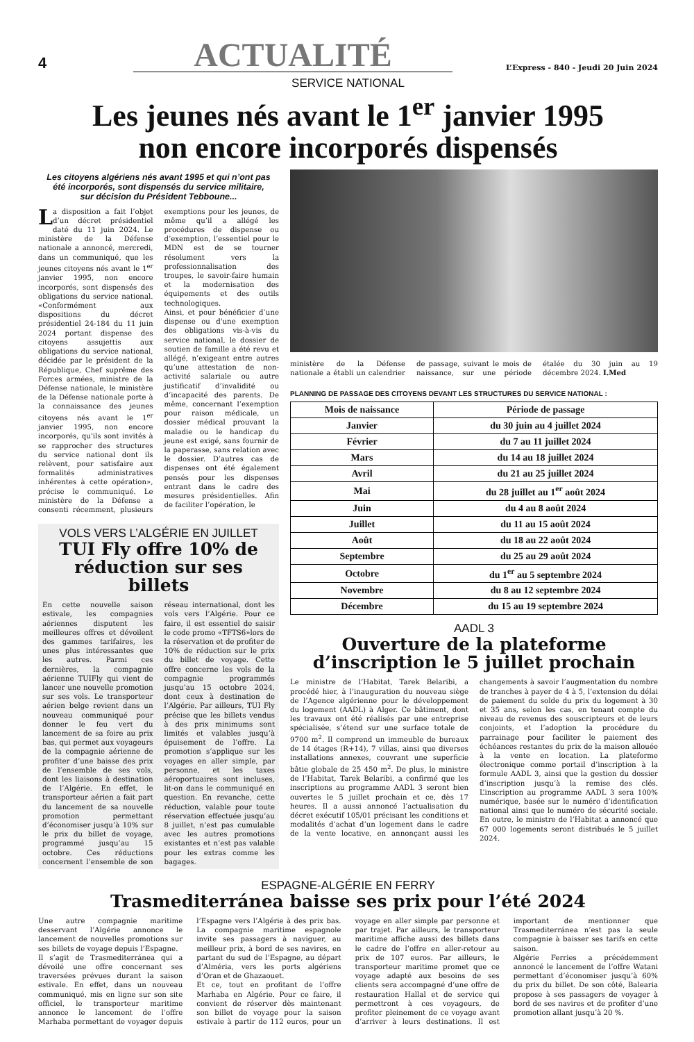4 ACTUALITÉ L’Express - 840 - Jeudi 20 Juin 2024
SERVICE NATIONAL
Les jeunes nés avant le 1<sup>er</sup> janvier 1995
non encore incorporés dispensés
Les citoyens algériens nés avant 1995 et qui n’ont pas été incorporés, sont dispensés du service militaire, sur décision du Président Tebboune...
La disposition a fait l’objet d’un décret présidentiel daté du 11 juin 2024. Le ministère de la Défense nationale a annoncé, mercredi, dans un communiqué, que les jeunes citoyens nés avant le 1<sup>er</sup> janvier 1995, non encore incorporés, sont dispensés des obligations du service national. «Conformément aux dispositions du décret présidentiel 24-184 du 11 juin 2024 portant dispense des citoyens assujettis aux obligations du service national, décidée par le président de la République, Chef suprême des Forces armées, ministre de la Défense nationale, le ministère de la Défense nationale porte à la connaissance des jeunes citoyens nés avant le 1<sup>er</sup> janvier 1995, non encore incorporés, qu'ils sont invités à se rapprocher des structures du service national dont ils relèvent, pour satisfaire aux formalités administratives inhérentes à cette opération», précise le communiqué. Le ministère de la Défense a consenti récemment, plusieurs exemptions pour les jeunes, de même qu’il a allégé les procédures de dispense ou d’exemption, l’essentiel pour le MDN est de se tourner résolument vers la professionnalisation des troupes, le savoir-faire humain et la modernisation des équipements et des outils technologiques.
Ainsi, et pour bénéficier d’une dispense ou d'une exemption des obligations vis-à-vis du service national, le dossier de soutien de famille a été revu et allégé, n’exigeant entre autres qu’une attestation de non-activité salariale ou autre justificatif d’invalidité ou d’incapacité des parents. De même, concernant l’exemption pour raison médicale, un dossier médical prouvant la maladie ou le handicap du jeune est exigé, sans fournir de la paperasse, sans relation avec le dossier. D’autres cas de dispenses ont été également pensés pour les dispenses entrant dans le cadre des mesures présidentielles. Afin de faciliter l’opération, le
VOLS VERS L’ALGÉRIE EN JUILLET
TUI Fly offre 10% de réduction sur ses billets
En cette nouvelle saison estivale, les compagnies aériennes disputent les meilleures offres et dévoilent des gammes tarifaires, les unes plus intéressantes que les autres. Parmi ces dernières, la compagnie aérienne TUIFly qui vient de lancer une nouvelle promotion sur ses vols. Le transporteur aérien belge revient dans un nouveau communiqué pour donner le feu vert du lancement de sa foire au prix bas, qui permet aux voyageurs de la compagnie aérienne de profiter d’une baisse des prix de l’ensemble de ses vols, dont les liaisons à destination de l’Algérie. En effet, le transporteur aérien a fait part du lancement de sa nouvelle promotion permettant d’économiser jusqu’à 10% sur le prix du billet de voyage, programmé jusqu’au 15 octobre. Ces réductions concernent l’ensemble de son réseau international, dont les vols vers l’Algérie. Pour ce faire, il est essentiel de saisir le code promo «TFTS6»lors de la réservation et de profiter de 10% de réduction sur le prix du billet de voyage. Cette offre concerne les vols de la compagnie programmés jusqu’au 15 octobre 2024, dont ceux à destination de l’Algérie. Par ailleurs, TUI Fly précise que les billets vendus à des prix minimums sont limités et valables jusqu’à épuisement de l’offre. La promotion s’applique sur les voyages en aller simple, par personne, et les taxes aéroportuaires sont incluses, lit-on dans le communiqué en question. En revanche, cette réduction, valable pour toute réservation effectuée jusqu’au 8 juillet, n’est pas cumulable avec les autres promotions existantes et n’est pas valable pour les extras comme les bagages.
ministère de la Défense nationale a établi un calendrier de passage, suivant le mois de naissance, sur une période étalée du 30 juin au 19 décembre 2024. I.Med
PLANNING DE PASSAGE DES CITOYENS DEVANT LES STRUCTURES DU SERVICE NATIONAL :
| Mois de naissance | Période de passage |
| --- | --- |
| Janvier | du 30 juin au 4 juillet 2024 |
| Février | du 7 au 11 juillet 2024 |
| Mars | du 14 au 18 juillet 2024 |
| Avril | du 21 au 25 juillet 2024 |
| Mai | du 28 juillet au 1<sup>er</sup> août 2024 |
| Juin | du 4 au 8 août 2024 |
| Juillet | du 11 au 15 août 2024 |
| Août | du 18 au 22 août 2024 |
| Septembre | du 25 au 29 août 2024 |
| Octobre | du 1<sup>er</sup> au 5 septembre 2024 |
| Novembre | du 8 au 12 septembre 2024 |
| Décembre | du 15 au 19 septembre 2024 |
AADL 3
Ouverture de la plateforme d’inscription le 5 juillet prochain
Le ministre de l’Habitat, Tarek Belaribi, a procédé hier, à l’inauguration du nouveau siège de l’Agence algérienne pour le développement du logement (AADL) à Alger. Ce bâtiment, dont les travaux ont été réalisés par une entreprise spécialisée, s’étend sur une surface totale de 9700 m<sup>2</sup>. Il comprend un immeuble de bureaux de 14 étages (R+14), 7 villas, ainsi que diverses installations annexes, couvrant une superficie bâtie globale de 25 450 m<sup>2</sup>. De plus, le ministre de l’Habitat, Tarek Belaribi, a confirmé que les inscriptions au programme AADL 3 seront bien ouvertes le 5 juillet prochain et ce, dès 17 heures. Il a aussi annoncé l’actualisation du décret exécutif 105/01 précisant les conditions et modalités d’achat d’un logement dans le cadre de la vente locative, en annonçant aussi les changements à savoir l’augmentation du nombre de tranches à payer de 4 à 5, l’extension du délai de paiement du solde du prix du logement à 30 et 35 ans, selon les cas, en tenant compte du niveau de revenus des souscripteurs et de leurs conjoints, et l’adoption la procédure du parrainage pour faciliter le paiement des échéances restantes du prix de la maison allouée à la vente en location. La plateforme électronique comme portail d’inscription à la formule AADL 3, ainsi que la gestion du dossier d’inscription jusqu’à la remise des clés. L’inscription au programme AADL 3 sera 100% numérique, basée sur le numéro d’identification national ainsi que le numéro de sécurité sociale. En outre, le ministre de l’Habitat a annoncé que 67 000 logements seront distribués le 5 juillet 2024.
ESPAGNE-ALGÉRIE EN FERRY
Trasmediterránea baisse ses prix pour l’été 2024
Une autre compagnie maritime desservant l’Algérie annonce le lancement de nouvelles promotions sur ses billets de voyage depuis l’Espagne.
Il s’agit de Trasmediterránea qui a dévoilé une offre concernant ses traversées prévues durant la saison estivale. En effet, dans un nouveau communiqué, mis en ligne sur son site officiel, le transporteur maritime annonce le lancement de l’offre Marhaba permettant de voyager depuis l’Espagne vers l’Algérie à des prix bas. La compagnie maritime espagnole invite ses passagers à naviguer, au meilleur prix, à bord de ses navires, en partant du sud de l’Espagne, au départ d’Alméria, vers les ports algériens d’Oran et de Ghazaouet.
Et ce, tout en profitant de l’offre Marhaba en Algérie. Pour ce faire, il convient de réserver dès maintenant son billet de voyage pour la saison estivale à partir de 112 euros, pour un voyage en aller simple par personne et par trajet. Par ailleurs, le transporteur maritime affiche aussi des billets dans le cadre de l’offre en aller-retour au prix de 107 euros. Par ailleurs, le transporteur maritime promet que ce voyage adapté aux besoins de ses clients sera accompagné d’une offre de restauration Hallal et de service qui permettront à ces voyageurs, de profiter pleinement de ce voyage avant d’arriver à leurs destinations. Il est important de mentionner que Trasmediterránea n’est pas la seule compagnie à baisser ses tarifs en cette saison.
Algérie Ferries a précédemment annoncé le lancement de l’offre Watani permettant d’économiser jusqu’à 60% du prix du billet. De son côté, Balearia propose à ses passagers de voyager à bord de ses navires et de profiter d’une promotion allant jusqu’à 20 %.